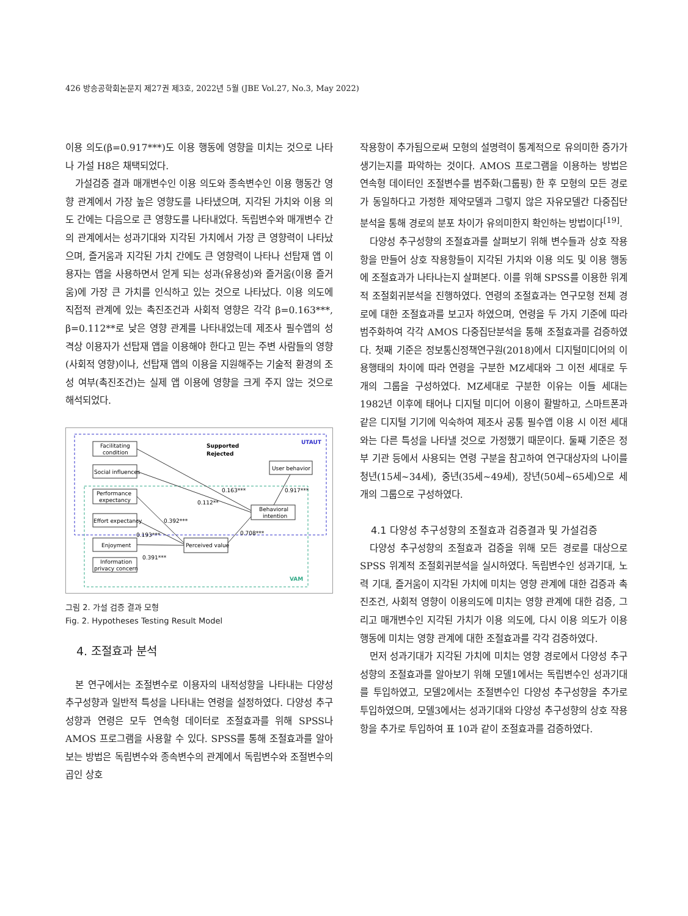426 방송공학회논문지 제27권 제3호, 2022년 5월 (JBE Vol.27, No.3, May 2022)
이용 의도(β=0.917***)도 이용 행동에 영향을 미치는 것으로 나타나 가설 H8은 채택되었다.
가설검증 결과 매개변수인 이용 의도와 종속변수인 이용 행동간 영향 관계에서 가장 높은 영향도를 나타냈으며, 지각된 가치와 이용 의도 간에는 다음으로 큰 영향도를 나타내었다. 독립변수와 매개변수 간의 관계에서는 성과기대와 지각된 가치에서 가장 큰 영향력이 나타났으며, 즐거움과 지각된 가치 간에도 큰 영향력이 나타나 선탑재 앱 이용자는 앱을 사용하면서 얻게 되는 성과(유용성)와 즐거움(이용 즐거움)에 가장 큰 가치를 인식하고 있는 것으로 나타났다. 이용 의도에 직접적 관계에 있는 촉진조건과 사회적 영향은 각각 β=0.163***, β=0.112**로 낮은 영향 관계를 나타내었는데 제조사 필수앱의 성격상 이용자가 선탑재 앱을 이용해야 한다고 믿는 주변 사람들의 영향(사회적 영향)이나, 선탑재 앱의 이용을 지원해주는 기술적 환경의 조성 여부(촉진조건)는 실제 앱 이용에 영향을 크게 주지 않는 것으로 해석되었다.
UTAUT
VAM
Supported
Rejected
Facilitating
condition
Social influences
Performance
expectancy
Effort expectancy
Enjoyment
Information
privacy concern
Perceived value
Behavioral
intention
User behavior
0.163***
0.112**
0.392***
0.193***
0.391***
0.708***
0.917***
그림 2. 가설 검증 결과 모형
Fig. 2. Hypotheses Testing Result Model
4. 조절효과 분석
본 연구에서는 조절변수로 이용자의 내적성향을 나타내는 다양성 추구성향과 일반적 특성을 나타내는 연령을 설정하였다. 다양성 추구성향과 연령은 모두 연속형 데이터로 조절효과를 위해 SPSS나 AMOS 프로그램을 사용할 수 있다. SPSS를 통해 조절효과를 알아보는 방법은 독립변수와 종속변수의 관계에서 독립변수와 조절변수의 곱인 상호
작용항이 추가됨으로써 모형의 설명력이 통계적으로 유의미한 증가가 생기는지를 파악하는 것이다. AMOS 프로그램을 이용하는 방법은 연속형 데이터인 조절변수를 범주화(그룹핑) 한 후 모형의 모든 경로가 동일하다고 가정한 제약모델과 그렇지 않은 자유모델간 다중집단분석을 통해 경로의 분포 차이가 유의미한지 확인하는 방법이다<sup>[19]</sup>.
다양성 추구성향의 조절효과를 살펴보기 위해 변수들과 상호 작용항을 만들어 상호 작용항들이 지각된 가치와 이용 의도 및 이용 행동에 조절효과가 나타나는지 살펴본다. 이를 위해 SPSS를 이용한 위계적 조절회귀분석을 진행하였다. 연령의 조절효과는 연구모형 전체 경로에 대한 조절효과를 보고자 하였으며, 연령을 두 가지 기준에 따라 범주화하여 각각 AMOS 다중집단분석을 통해 조절효과를 검증하였다. 첫째 기준은 정보통신정책연구원(2018)에서 디지털미디어의 이용행태의 차이에 따라 연령을 구분한 MZ세대와 그 이전 세대로 두 개의 그룹을 구성하였다. MZ세대로 구분한 이유는 이들 세대는 1982년 이후에 태어나 디지털 미디어 이용이 활발하고, 스마트폰과 같은 디지털 기기에 익숙하여 제조사 공통 필수앱 이용 시 이전 세대와는 다른 특성을 나타낼 것으로 가정했기 때문이다. 둘째 기준은 정부 기관 등에서 사용되는 연령 구분을 참고하여 연구대상자의 나이를 청년(15세~34세), 중년(35세~49세), 장년(50세~65세)으로 세 개의 그룹으로 구성하였다.
4.1 다양성 추구성향의 조절효과 검증결과 및 가설검증
다양성 추구성향의 조절효과 검증을 위해 모든 경로를 대상으로 SPSS 위계적 조절회귀분석을 실시하였다. 독립변수인 성과기대, 노력 기대, 즐거움이 지각된 가치에 미치는 영향 관계에 대한 검증과 촉진조건, 사회적 영향이 이용의도에 미치는 영향 관계에 대한 검증, 그리고 매개변수인 지각된 가치가 이용 의도에, 다시 이용 의도가 이용 행동에 미치는 영향 관계에 대한 조절효과를 각각 검증하였다.
먼저 성과기대가 지각된 가치에 미치는 영향 경로에서 다양성 추구성향의 조절효과를 알아보기 위해 모델1에서는 독립변수인 성과기대를 투입하였고, 모델2에서는 조절변수인 다양성 추구성향을 추가로 투입하였으며, 모델3에서는 성과기대와 다양성 추구성향의 상호 작용항을 추가로 투입하여 표 10과 같이 조절효과를 검증하였다.